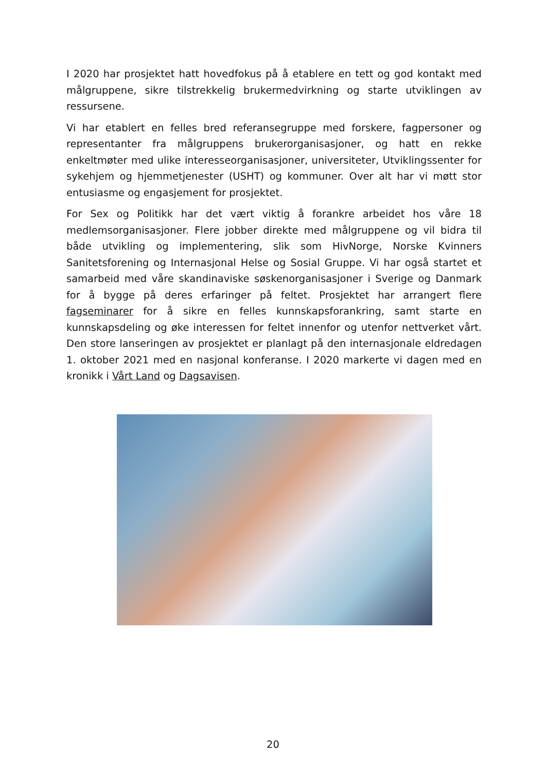I 2020 har prosjektet hatt hovedfokus på å etablere en tett og god kontakt med målgruppene, sikre tilstrekkelig brukermedvirkning og starte utviklingen av ressursene.
Vi har etablert en felles bred referansegruppe med forskere, fagpersoner og representanter fra målgruppens brukerorganisasjoner, og hatt en rekke enkeltmøter med ulike interesseorganisasjoner, universiteter, Utviklingssenter for sykehjem og hjemmetjenester (USHT) og kommuner. Over alt har vi møtt stor entusiasme og engasjement for prosjektet.
For Sex og Politikk har det vært viktig å forankre arbeidet hos våre 18 medlemsorganisasjoner. Flere jobber direkte med målgruppene og vil bidra til både utvikling og implementering, slik som HivNorge, Norske Kvinners Sanitetsforening og Internasjonal Helse og Sosial Gruppe. Vi har også startet et samarbeid med våre skandinaviske søskenorganisasjoner i Sverige og Danmark for å bygge på deres erfaringer på feltet. Prosjektet har arrangert flere fagseminarer for å sikre en felles kunnskapsforankring, samt starte en kunnskapsdeling og øke interessen for feltet innenfor og utenfor nettverket vårt. Den store lanseringen av prosjektet er planlagt på den internasjonale eldredagen 1. oktober 2021 med en nasjonal konferanse. I 2020 markerte vi dagen med en kronikk i Vårt Land og Dagsavisen.
20